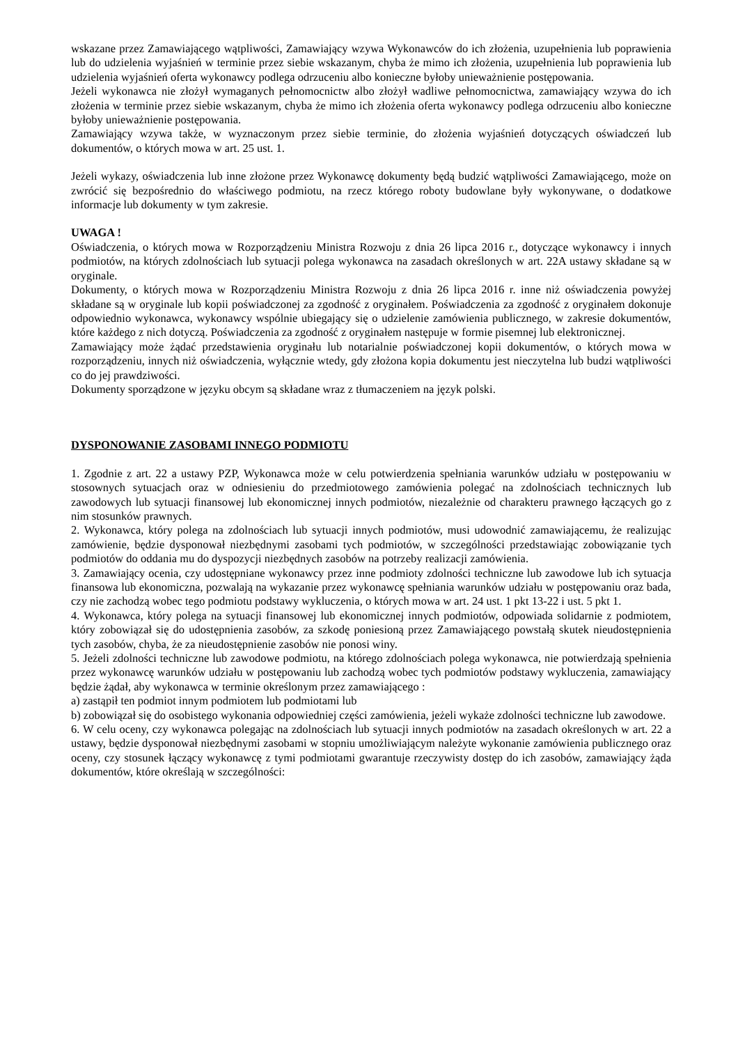wskazane przez Zamawiającego wątpliwości, Zamawiający wzywa Wykonawców do ich złożenia, uzupełnienia lub poprawienia lub do udzielenia wyjaśnień w terminie przez siebie wskazanym, chyba że mimo ich złożenia, uzupełnienia lub poprawienia lub udzielenia wyjaśnień oferta wykonawcy podlega odrzuceniu albo konieczne byłoby unieważnienie postępowania.
Jeżeli wykonawca nie złożył wymaganych pełnomocnictw albo złożył wadliwe pełnomocnictwa, zamawiający wzywa do ich złożenia w terminie przez siebie wskazanym, chyba że mimo ich złożenia oferta wykonawcy podlega odrzuceniu albo konieczne byłoby unieważnienie postępowania.
Zamawiający wzywa także, w wyznaczonym przez siebie terminie, do złożenia wyjaśnień dotyczących oświadczeń lub dokumentów, o których mowa w art. 25 ust. 1.
Jeżeli wykazy, oświadczenia lub inne złożone przez Wykonawcę dokumenty będą budzić wątpliwości Zamawiającego, może on zwrócić się bezpośrednio do właściwego podmiotu, na rzecz którego roboty budowlane były wykonywane, o dodatkowe informacje lub dokumenty w tym zakresie.
UWAGA !
Oświadczenia, o których mowa w Rozporządzeniu Ministra Rozwoju z dnia 26 lipca 2016 r., dotyczące wykonawcy i innych podmiotów, na których zdolnościach lub sytuacji polega wykonawca na zasadach określonych w art. 22A ustawy składane są w oryginale.
Dokumenty, o których mowa w Rozporządzeniu Ministra Rozwoju z dnia 26 lipca 2016 r. inne niż oświadczenia powyżej składane są w oryginale lub kopii poświadczonej za zgodność z oryginałem. Poświadczenia za zgodność z oryginałem dokonuje odpowiednio wykonawca, wykonawcy wspólnie ubiegający się o udzielenie zamówienia publicznego, w zakresie dokumentów, które każdego z nich dotyczą. Poświadczenia za zgodność z oryginałem następuje w formie pisemnej lub elektronicznej.
Zamawiający może żądać przedstawienia oryginału lub notarialnie poświadczonej kopii dokumentów, o których mowa w rozporządzeniu, innych niż oświadczenia, wyłącznie wtedy, gdy złożona kopia dokumentu jest nieczytelna lub budzi wątpliwości co do jej prawdziwości.
Dokumenty sporządzone w języku obcym są składane wraz z tłumaczeniem na język polski.
DYSPONOWANIE ZASOBAMI INNEGO PODMIOTU
1. Zgodnie z art. 22 a ustawy PZP, Wykonawca może w celu potwierdzenia spełniania warunków udziału w postępowaniu w stosownych sytuacjach oraz w odniesieniu do przedmiotowego zamówienia polegać na zdolnościach technicznych lub zawodowych lub sytuacji finansowej lub ekonomicznej innych podmiotów, niezależnie od charakteru prawnego łączących go z nim stosunków prawnych.
2. Wykonawca, który polega na zdolnościach lub sytuacji innych podmiotów, musi udowodnić zamawiającemu, że realizując zamówienie, będzie dysponował niezbędnymi zasobami tych podmiotów, w szczególności przedstawiając zobowiązanie tych podmiotów do oddania mu do dyspozycji niezbędnych zasobów na potrzeby realizacji zamówienia.
3. Zamawiający ocenia, czy udostępniane wykonawcy przez inne podmioty zdolności techniczne lub zawodowe lub ich sytuacja finansowa lub ekonomiczna, pozwalają na wykazanie przez wykonawcę spełniania warunków udziału w postępowaniu oraz bada, czy nie zachodzą wobec tego podmiotu podstawy wykluczenia, o których mowa w art. 24 ust. 1 pkt 13-22 i ust. 5 pkt 1.
4. Wykonawca, który polega na sytuacji finansowej lub ekonomicznej innych podmiotów, odpowiada solidarnie z podmiotem, który zobowiązał się do udostępnienia zasobów, za szkodę poniesioną przez Zamawiającego powstałą skutek nieudostępnienia tych zasobów, chyba, że za nieudostępnienie zasobów nie ponosi winy.
5. Jeżeli zdolności techniczne lub zawodowe podmiotu, na którego zdolnościach polega wykonawca, nie potwierdzają spełnienia przez wykonawcę warunków udziału w postępowaniu lub zachodzą wobec tych podmiotów podstawy wykluczenia, zamawiający będzie żądał, aby wykonawca w terminie określonym przez zamawiającego :
a) zastąpił ten podmiot innym podmiotem lub podmiotami lub
b) zobowiązał się do osobistego wykonania odpowiedniej części zamówienia, jeżeli wykaże zdolności techniczne lub zawodowe.
6. W celu oceny, czy wykonawca polegając na zdolnościach lub sytuacji innych podmiotów na zasadach określonych w art. 22 a ustawy, będzie dysponował niezbędnymi zasobami w stopniu umożliwiającym należyte wykonanie zamówienia publicznego oraz oceny, czy stosunek łączący wykonawcę z tymi podmiotami gwarantuje rzeczywisty dostęp do ich zasobów, zamawiający żąda dokumentów, które określają w szczególności: